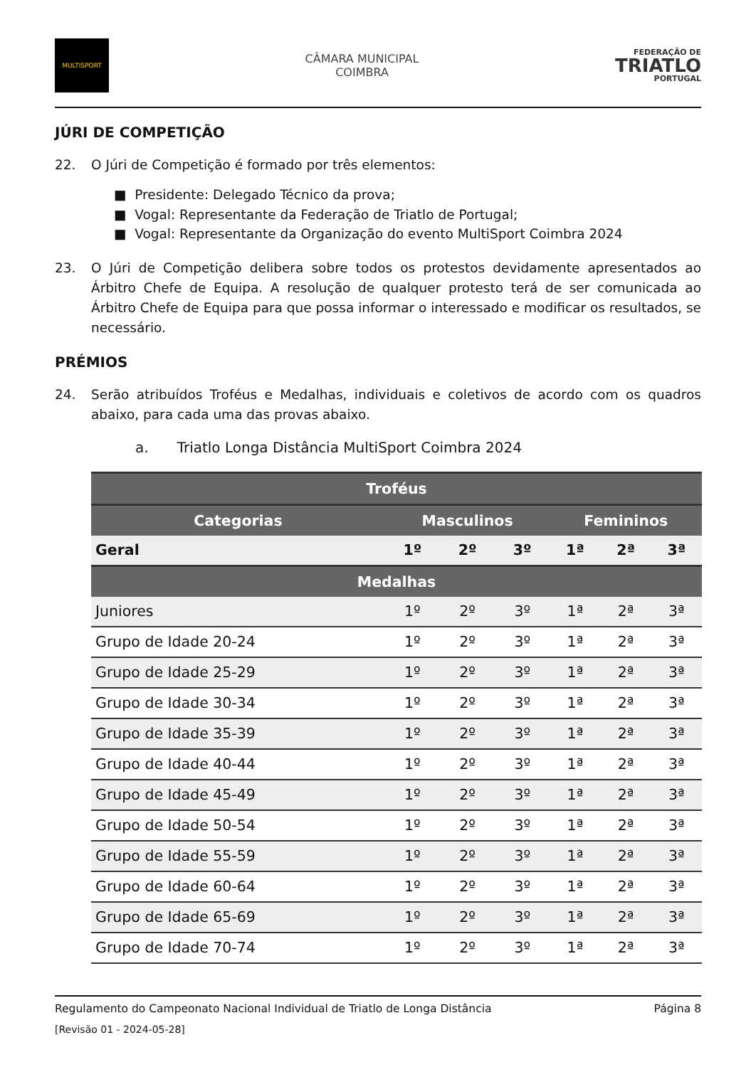MULTISPORT
CÂMARA MUNICIPAL
COIMBRA
FEDERAÇÃO DE
TRIATLO
PORTUGAL
JÚRI DE COMPETIÇÃO
22. O Júri de Competição é formado por três elementos:
■ Presidente: Delegado Técnico da prova;
■ Vogal: Representante da Federação de Triatlo de Portugal;
■ Vogal: Representante da Organização do evento MultiSport Coimbra 2024
23. O Júri de Competição delibera sobre todos os protestos devidamente apresentados ao Árbitro Chefe de Equipa. A resolução de qualquer protesto terá de ser comunicada ao Árbitro Chefe de Equipa para que possa informar o interessado e modificar os resultados, se necessário.
PRÉMIOS
24. Serão atribuídos Troféus e Medalhas, individuais e coletivos de acordo com os quadros abaixo, para cada uma das provas abaixo.
a. Triatlo Longa Distância MultiSport Coimbra 2024
| Troféus | | | | | | |
| --- | --- | --- | --- | --- | --- | --- |
| Categorias | Masculinos | | | Femininos | | |
| Geral | 1º | 2º | 3º | 1ª | 2ª | 3ª |
| Medalhas | | | | | | |
| Juniores | 1º | 2º | 3º | 1ª | 2ª | 3ª |
| Grupo de Idade 20-24 | 1º | 2º | 3º | 1ª | 2ª | 3ª |
| Grupo de Idade 25-29 | 1º | 2º | 3º | 1ª | 2ª | 3ª |
| Grupo de Idade 30-34 | 1º | 2º | 3º | 1ª | 2ª | 3ª |
| Grupo de Idade 35-39 | 1º | 2º | 3º | 1ª | 2ª | 3ª |
| Grupo de Idade 40-44 | 1º | 2º | 3º | 1ª | 2ª | 3ª |
| Grupo de Idade 45-49 | 1º | 2º | 3º | 1ª | 2ª | 3ª |
| Grupo de Idade 50-54 | 1º | 2º | 3º | 1ª | 2ª | 3ª |
| Grupo de Idade 55-59 | 1º | 2º | 3º | 1ª | 2ª | 3ª |
| Grupo de Idade 60-64 | 1º | 2º | 3º | 1ª | 2ª | 3ª |
| Grupo de Idade 65-69 | 1º | 2º | 3º | 1ª | 2ª | 3ª |
| Grupo de Idade 70-74 | 1º | 2º | 3º | 1ª | 2ª | 3ª |
Regulamento do Campeonato Nacional Individual de Triatlo de Longa Distância Página 8
[Revisão 01 - 2024-05-28]